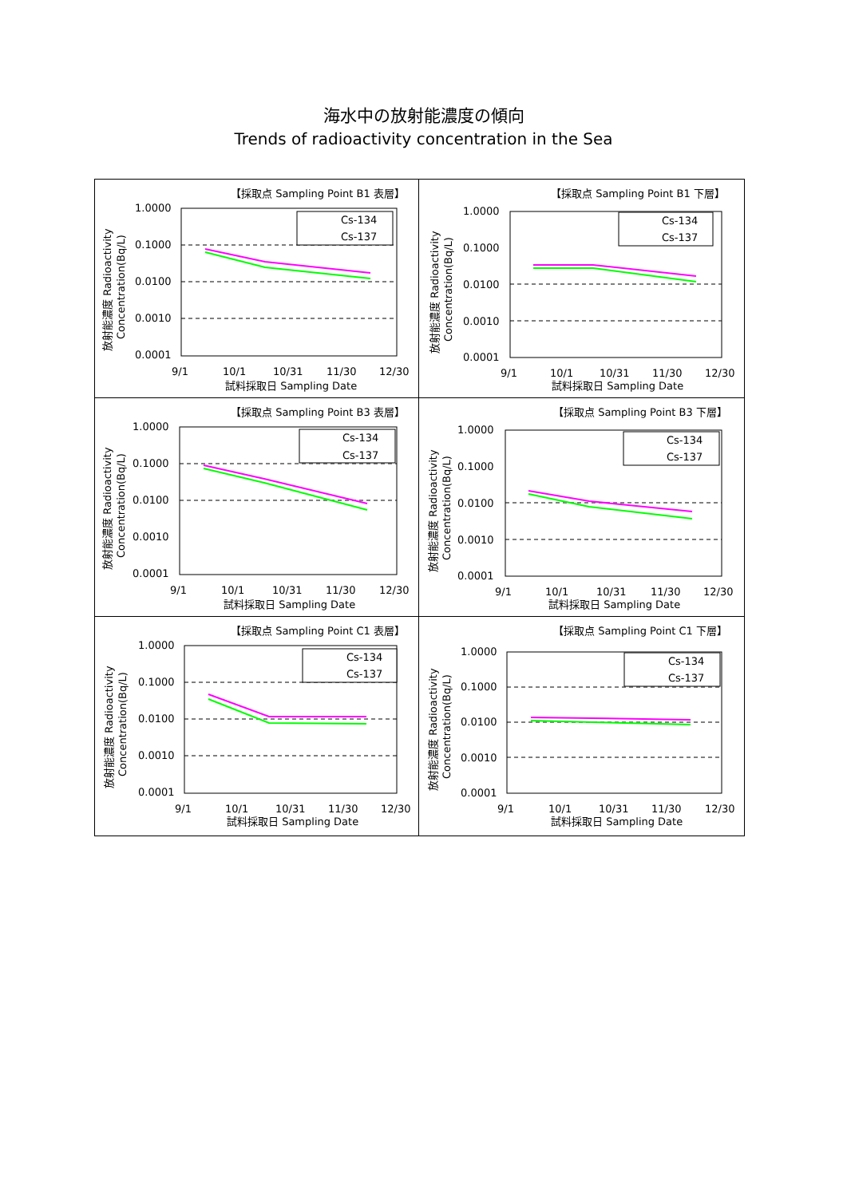海水中の放射能濃度の傾向
Trends of radioactivity concentration in the Sea
【採取点 Sampling Point B1 表層】
1.0000
0.1000
0.0100
0.0010
0.0001
Cs-134
Cs-137
9/1
10/1
10/31
11/30
12/30
試料採取日 Sampling Date
放射能濃度 Radioactivity
Concentration(Bq/L)
【採取点 Sampling Point B1 下層】
1.0000
0.1000
0.0100
0.0010
0.0001
Cs-134
Cs-137
9/1
10/1
10/31
11/30
12/30
試料採取日 Sampling Date
放射能濃度 Radioactivity
Concentration(Bq/L)
【採取点 Sampling Point B3 表層】
1.0000
0.1000
0.0100
0.0010
0.0001
Cs-134
Cs-137
9/1
10/1
10/31
11/30
12/30
試料採取日 Sampling Date
放射能濃度 Radioactivity
Concentration(Bq/L)
【採取点 Sampling Point B3 下層】
1.0000
0.1000
0.0100
0.0010
0.0001
Cs-134
Cs-137
9/1
10/1
10/31
11/30
12/30
試料採取日 Sampling Date
放射能濃度 Radioactivity
Concentration(Bq/L)
【採取点 Sampling Point C1 表層】
1.0000
0.1000
0.0100
0.0010
0.0001
Cs-134
Cs-137
9/1
10/1
10/31
11/30
12/30
試料採取日 Sampling Date
放射能濃度 Radioactivity
Concentration(Bq/L)
【採取点 Sampling Point C1 下層】
1.0000
0.1000
0.0100
0.0010
0.0001
Cs-134
Cs-137
9/1
10/1
10/31
11/30
12/30
試料採取日 Sampling Date
放射能濃度 Radioactivity
Concentration(Bq/L)